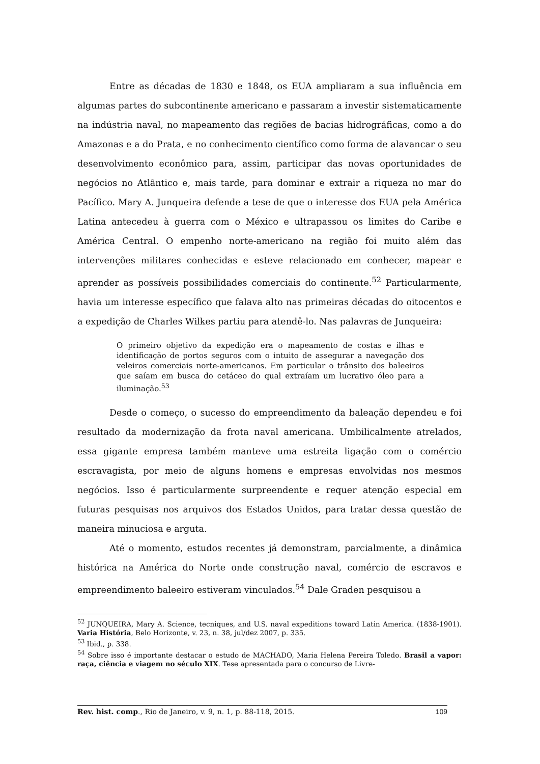Entre as décadas de 1830 e 1848, os EUA ampliaram a sua influência em algumas partes do subcontinente americano e passaram a investir sistematicamente na indústria naval, no mapeamento das regiões de bacias hidrográficas, como a do Amazonas e a do Prata, e no conhecimento científico como forma de alavancar o seu desenvolvimento econômico para, assim, participar das novas oportunidades de negócios no Atlântico e, mais tarde, para dominar e extrair a riqueza no mar do Pacífico. Mary A. Junqueira defende a tese de que o interesse dos EUA pela América Latina antecedeu à guerra com o México e ultrapassou os limites do Caribe e América Central. O empenho norte-americano na região foi muito além das intervenções militares conhecidas e esteve relacionado em conhecer, mapear e aprender as possíveis possibilidades comerciais do continente.<sup>52</sup> Particularmente, havia um interesse específico que falava alto nas primeiras décadas do oitocentos e a expedição de Charles Wilkes partiu para atendê-lo. Nas palavras de Junqueira:
O primeiro objetivo da expedição era o mapeamento de costas e ilhas e identificação de portos seguros com o intuito de assegurar a navegação dos veleiros comerciais norte-americanos. Em particular o trânsito dos baleeiros que saíam em busca do cetáceo do qual extraíam um lucrativo óleo para a iluminação.<sup>53</sup>
Desde o começo, o sucesso do empreendimento da baleação dependeu e foi resultado da modernização da frota naval americana. Umbilicalmente atrelados, essa gigante empresa também manteve uma estreita ligação com o comércio escravagista, por meio de alguns homens e empresas envolvidas nos mesmos negócios. Isso é particularmente surpreendente e requer atenção especial em futuras pesquisas nos arquivos dos Estados Unidos, para tratar dessa questão de maneira minuciosa e arguta.
Até o momento, estudos recentes já demonstram, parcialmente, a dinâmica histórica na América do Norte onde construção naval, comércio de escravos e empreendimento baleeiro estiveram vinculados.<sup>54</sup> Dale Graden pesquisou a
<sup>52</sup> JUNQUEIRA, Mary A. Science, tecniques, and U.S. naval expeditions toward Latin America. (1838-1901). Varia História, Belo Horizonte, v. 23, n. 38, jul/dez 2007, p. 335.
<sup>53</sup> Ibid., p. 338.
<sup>54</sup> Sobre isso é importante destacar o estudo de MACHADO, Maria Helena Pereira Toledo. Brasil a vapor: raça, ciência e viagem no século XIX. Tese apresentada para o concurso de Livre-
Rev. hist. comp., Rio de Janeiro, v. 9, n. 1, p. 88-118, 2015. 109